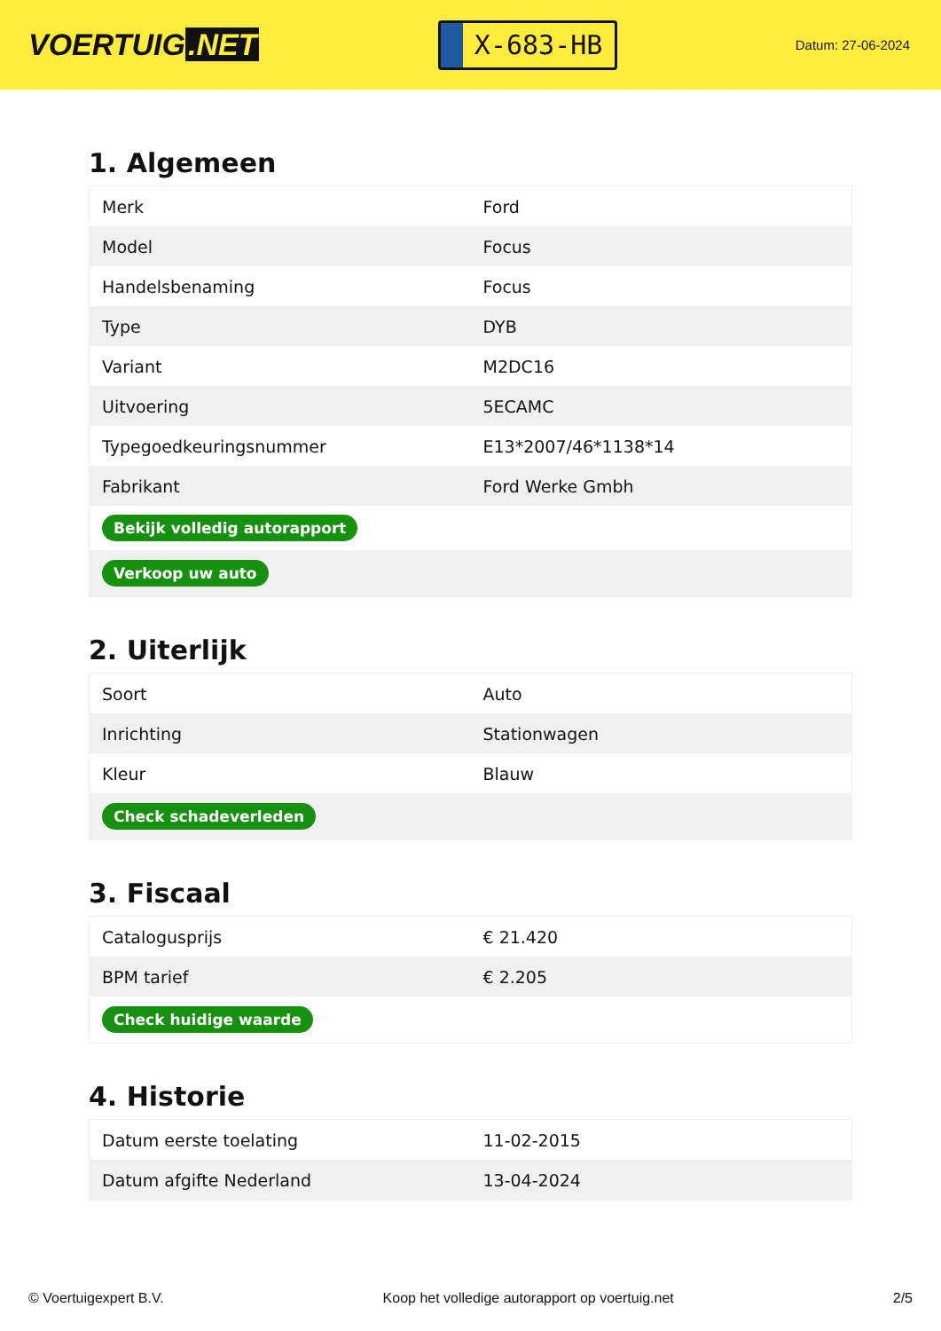VOERTUIG.NET
X-683-HB
Datum: 27-06-2024
1. Algemeen
| Merk | Ford |
| Model | Focus |
| Handelsbenaming | Focus |
| Type | DYB |
| Variant | M2DC16 |
| Uitvoering | 5ECAMC |
| Typegoedkeuringsnummer | E13*2007/46*1138*14 |
| Fabrikant | Ford Werke Gmbh |
| Bekijk volledig autorapport | |
| Verkoop uw auto | |
2. Uiterlijk
| Soort | Auto |
| Inrichting | Stationwagen |
| Kleur | Blauw |
| Check schadeverleden | |
3. Fiscaal
| Catalogusprijs | € 21.420 |
| BPM tarief | € 2.205 |
| Check huidige waarde | |
4. Historie
| Datum eerste toelating | 11-02-2015 |
| Datum afgifte Nederland | 13-04-2024 |
© Voertuigexpert B.V. Koop het volledige autorapport op voertuig.net 2/5